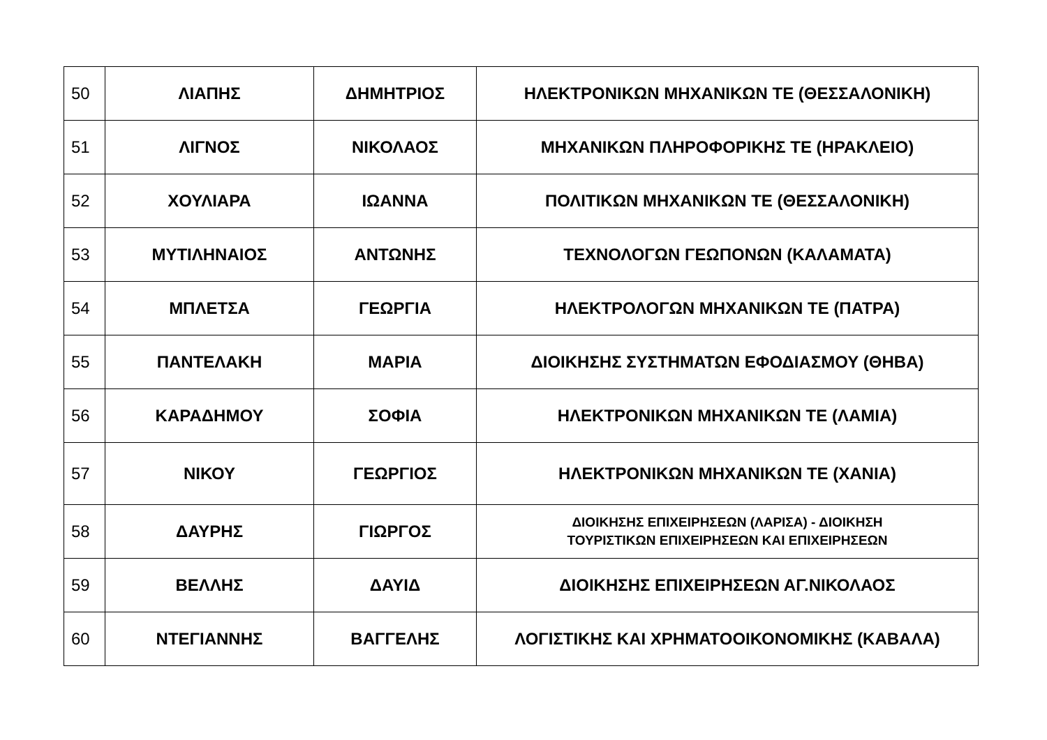| 50 | ΛΙΑΠΗΣ | ΔΗΜΗΤΡΙΟΣ | ΗΛΕΚΤΡΟΝΙΚΩΝ ΜΗΧΑΝΙΚΩΝ ΤΕ (ΘΕΣΣΑΛΟΝΙΚΗ) |
| 51 | ΛΙΓΝΟΣ | ΝΙΚΟΛΑΟΣ | ΜΗΧΑΝΙΚΩΝ ΠΛΗΡΟΦΟΡΙΚΗΣ ΤΕ (ΗΡΑΚΛΕΙΟ) |
| 52 | ΧΟΥΛΙΑΡΑ | ΙΩΑΝΝΑ | ΠΟΛΙΤΙΚΩΝ ΜΗΧΑΝΙΚΩΝ ΤΕ (ΘΕΣΣΑΛΟΝΙΚΗ) |
| 53 | ΜΥΤΙΛΗΝΑΙΟΣ | ΑΝΤΩΝΗΣ | ΤΕΧΝΟΛΟΓΩΝ ΓΕΩΠΟΝΩΝ (ΚΑΛΑΜΑΤΑ) |
| 54 | ΜΠΛΕΤΣΑ | ΓΕΩΡΓΙΑ | ΗΛΕΚΤΡΟΛΟΓΩΝ ΜΗΧΑΝΙΚΩΝ ΤΕ (ΠΑΤΡΑ) |
| 55 | ΠΑΝΤΕΛΑΚΗ | ΜΑΡΙΑ | ΔΙΟΙΚΗΣΗΣ ΣΥΣΤΗΜΑΤΩΝ ΕΦΟΔΙΑΣΜΟΥ (ΘΗΒΑ) |
| 56 | ΚΑΡΑΔΗΜΟΥ | ΣΟΦΙΑ | ΗΛΕΚΤΡΟΝΙΚΩΝ ΜΗΧΑΝΙΚΩΝ ΤΕ (ΛΑΜΙΑ) |
| 57 | ΝΙΚΟΥ | ΓΕΩΡΓΙΟΣ | ΗΛΕΚΤΡΟΝΙΚΩΝ ΜΗΧΑΝΙΚΩΝ ΤΕ (ΧΑΝΙΑ) |
| 58 | ΔΑΥΡΗΣ | ΓΙΩΡΓΟΣ | ΔΙΟΙΚΗΣΗΣ ΕΠΙΧΕΙΡΗΣΕΩΝ (ΛΑΡΙΣΑ) - ΔΙΟΙΚΗΣΗ ΤΟΥΡΙΣΤΙΚΩΝ ΕΠΙΧΕΙΡΗΣΕΩΝ ΚΑΙ ΕΠΙΧΕΙΡΗΣΕΩΝ |
| 59 | ΒΕΛΛΗΣ | ΔΑΥΙΔ | ΔΙΟΙΚΗΣΗΣ ΕΠΙΧΕΙΡΗΣΕΩΝ ΑΓ.ΝΙΚΟΛΑΟΣ |
| 60 | ΝΤΕΓΙΑΝΝΗΣ | ΒΑΓΓΕΛΗΣ | ΛΟΓΙΣΤΙΚΗΣ ΚΑΙ ΧΡΗΜΑΤΟΟΙΚΟΝΟΜΙΚΗΣ (ΚΑΒΑΛΑ) |